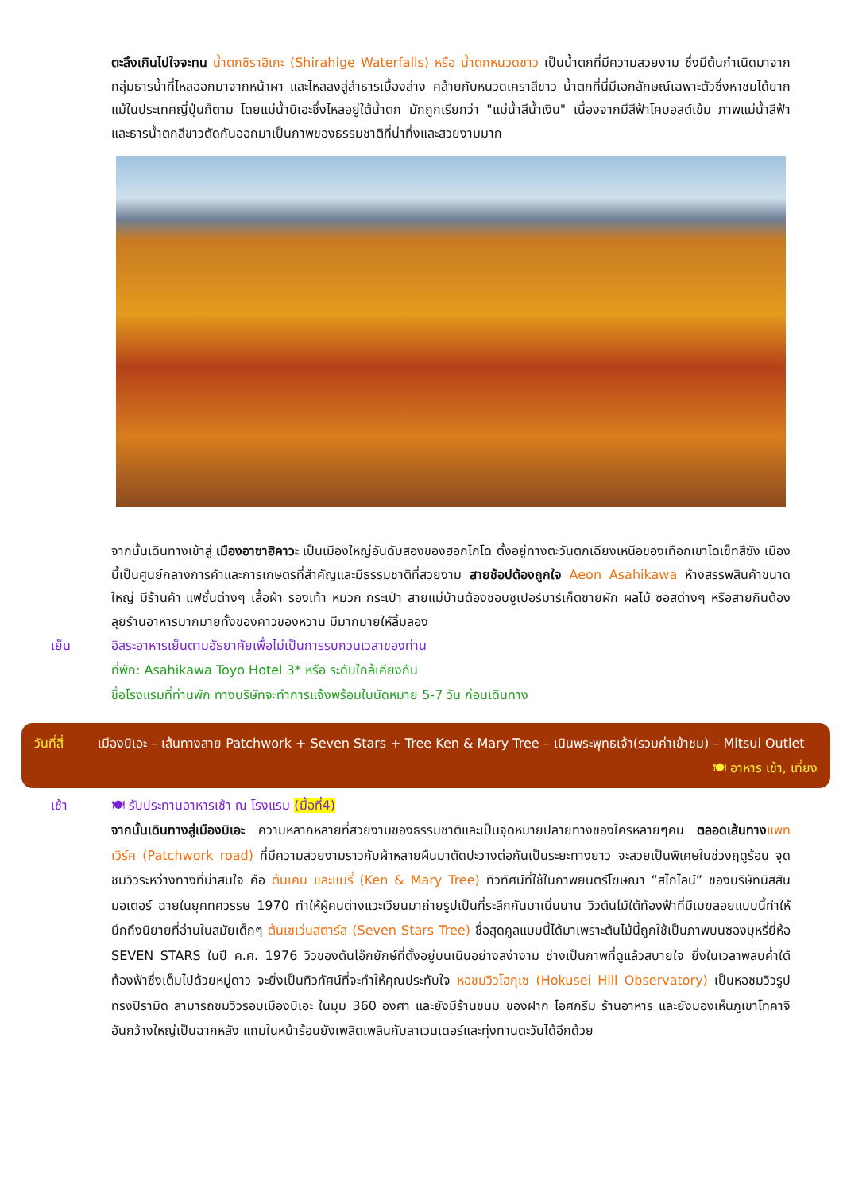ตะลึงเกินไปใจจะทน น้ำตกชิราฮิเกะ (Shirahige Waterfalls) หรือ น้ำตกหนวดขาว เป็นน้ำตกที่มีความสวยงาม ซึ่งมีต้นกำเนิดมาจากกลุ่มธารน้ำที่ไหลออกมาจากหน้าผา และไหลลงสู่ลำธารเบื้องล่าง คล้ายกับหนวดเคราสีขาว น้ำตกที่นี่มีเอกลักษณ์เฉพาะตัวซึ่งหาชมได้ยากแม้ในประเทศญี่ปุ่นก็ตาม โดยแม่น้ำบิเอะซึ่งไหลอยู่ใต้น้ำตก มักถูกเรียกว่า "แม่น้ำสีน้ำเงิน" เนื่องจากมีสีฟ้าโคบอลต์เข้ม ภาพแม่น้ำสีฟ้าและธารน้ำตกสีขาวตัดกันออกมาเป็นภาพของธรรมชาติที่น่าทึ่งและสวยงามมาก
จากนั้นเดินทางเข้าสู่ เมืองอาซาฮิคาวะ เป็นเมืองใหญ่อันดับสองของฮอกไกโด ตั้งอยู่ทางตะวันตกเฉียงเหนือของเทือกเขาไดเซ็ทสึซัง เมืองนี้เป็นศูนย์กลางการค้าและการเกษตรที่สำคัญและมีธรรมชาติที่สวยงาม สายช้อปต้องถูกใจ Aeon Asahikawa ห้างสรรพสินค้าขนาดใหญ่ มีร้านค้า แฟชั่นต่างๆ เสื้อผ้า รองเท้า หมวก กระเป๋า สายแม่บ้านต้องชอบซูเปอร์มาร์เก็ตขายผัก ผลไม้ ซอสต่างๆ หรือสายกินต้องลุยร้านอาหารมากมายทั้งของคาวของหวาน มีมากมายให้ลิ้มลอง
เย็น อิสระอาหารเย็นตามอัธยาศัยเพื่อไม่เป็นการรบกวนเวลาของท่าน
ที่พัก: Asahikawa Toyo Hotel 3* หรือ ระดับใกล้เคียงกัน
ชื่อโรงแรมที่ท่านพัก ทางบริษัทจะทำการแจ้งพร้อมใบนัดหมาย 5-7 วัน ก่อนเดินทาง
วันที่สี่
เมืองบิเอะ – เส้นทางสาย Patchwork + Seven Stars + Tree Ken & Mary Tree – เนินพระพุทธเจ้า(รวมค่าเข้าชม) – Mitsui Outlet
🍽 อาหาร เช้า, เที่ยง
เช้า 🍽 รับประทานอาหารเช้า ณ โรงแรม (มื้อที่4)
จากนั้นเดินทางสู่เมืองบิเอะ ความหลากหลายที่สวยงามของธรรมชาติและเป็นจุดหมายปลายทางของใครหลายๆคน ตลอดเส้นทาง แพทเวิร์ค (Patchwork road) ที่มีความสวยงามราวกับผ้าหลายผืนมาตัดปะวางต่อกันเป็นระยะทางยาว จะสวยเป็นพิเศษในช่วงฤดูร้อน จุดชมวิวระหว่างทางที่น่าสนใจ คือ ต้นเคน และแมรี่ (Ken & Mary Tree) ทิวทัศน์ที่ใช้ในภาพยนตร์โฆษณา “สไกไลน์” ของบริษัทนิสสันมอเตอร์ ฉายในยุคทศวรรษ 1970 ทำให้ผู้คนต่างแวะเวียนมาถ่ายรูปเป็นที่ระลึกกันมาเนิ่นนาน วิวต้นไม้ใต้ท้องฟ้าที่มีเมฆลอยแบบนี้ทำให้นึกถึงนิยายที่อ่านในสมัยเด็กๆ ต้นเซเว่นสตาร์ส (Seven Stars Tree) ชื่อสุดคูลแบบนี้ได้มาเพราะต้นไม้นี้ถูกใช้เป็นภาพบนซองบุหรี่ยี่ห้อ SEVEN STARS ในปี ค.ศ. 1976 วิวของต้นโอ๊กยักษ์ที่ตั้งอยู่บนเนินอย่างสง่างาม ช่างเป็นภาพที่ดูแล้วสบายใจ ยิ่งในเวลาพลบค่ำใต้ท้องฟ้าซึ่งเต็มไปด้วยหมู่ดาว จะยิ่งเป็นทิวทัศน์ที่จะทำให้คุณประทับใจ หอชมวิวโฮกุเซ (Hokusei Hill Observatory) เป็นหอชมวิวรูปทรงปิรามิด สามารถชมวิวรอบเมืองบิเอะ ในมุม 360 องศา และยังมีร้านขนม ของฝาก ไอศกรีม ร้านอาหาร และยังมองเห็นภูเขาโทคาจิอันกว้างใหญ่เป็นฉากหลัง แถมในหน้าร้อนยังเพลิดเพลินกับลาเวนเดอร์และทุ่งทานตะวันได้อีกด้วย